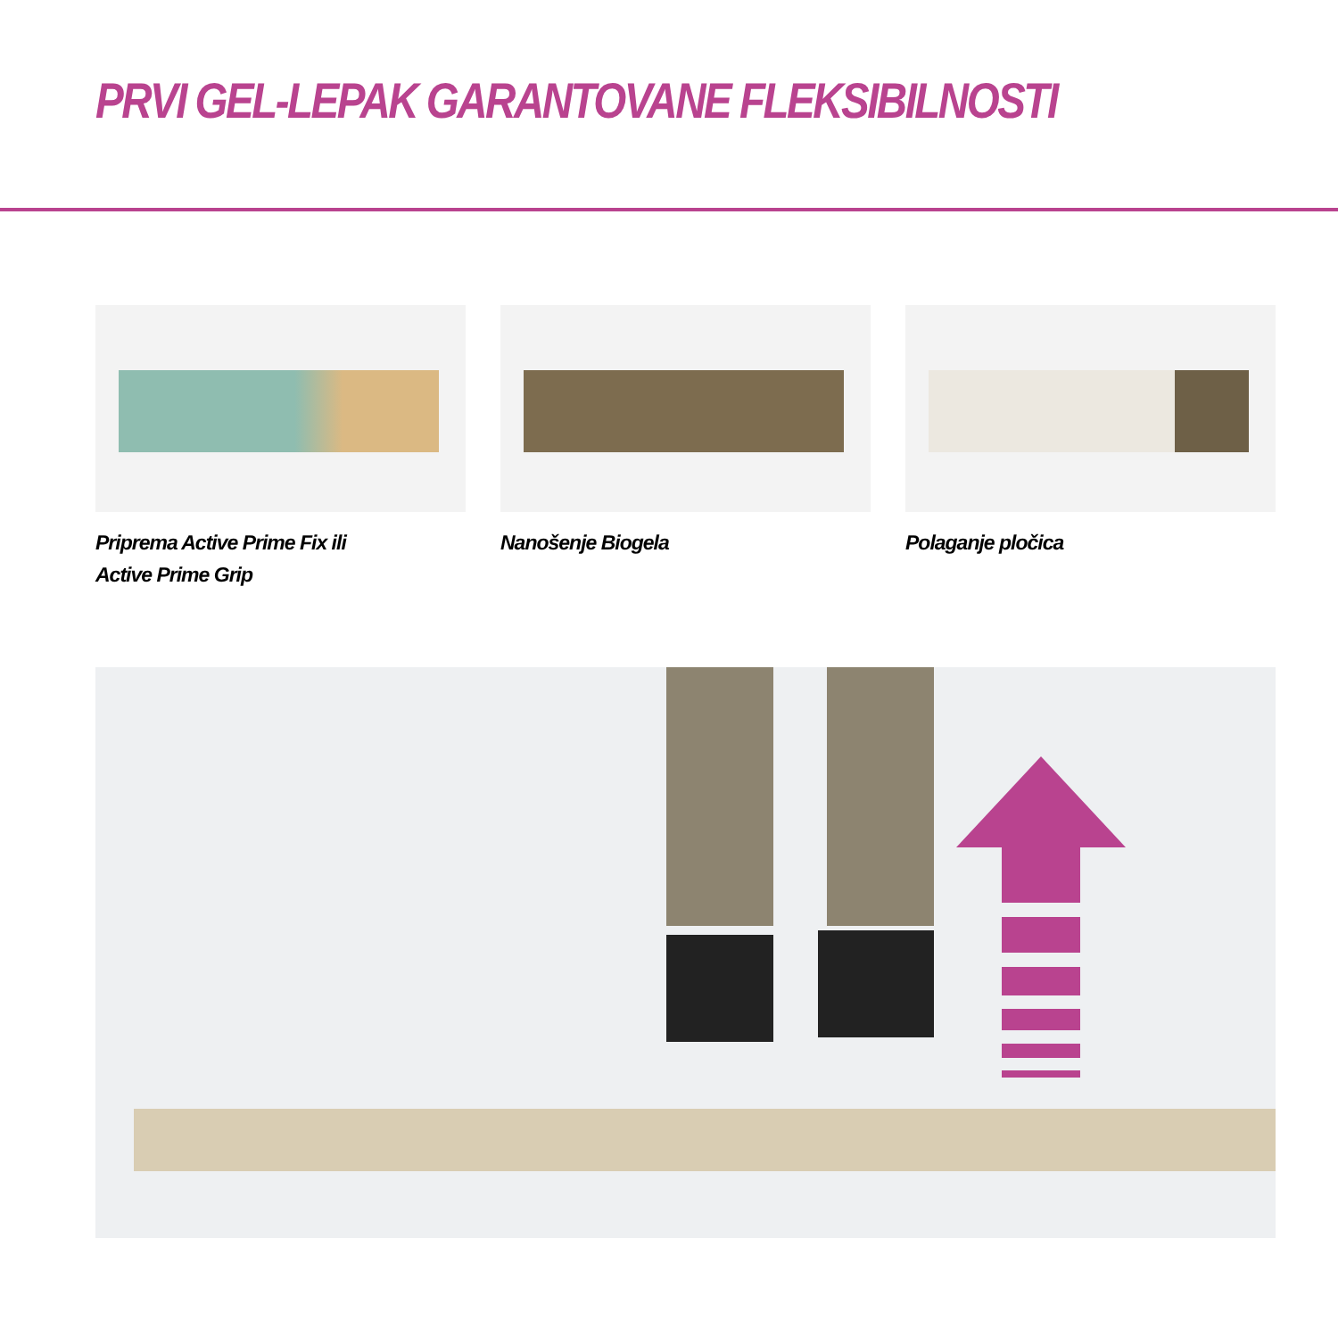PRVI GEL-LEPAK GARANTOVANE FLEKSIBILNOSTI
Priprema Active Prime Fix ili
Active Prime Grip
Nanošenje Biogela Polaganje pločica